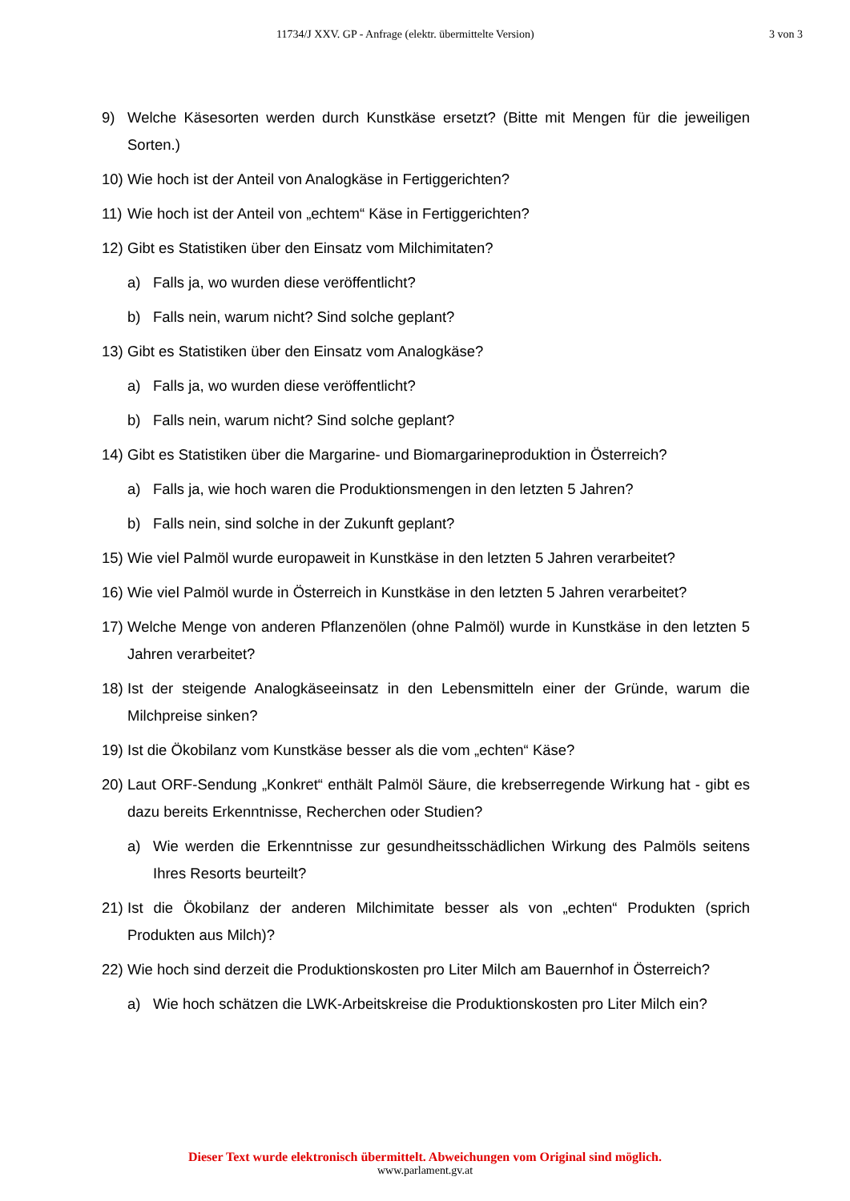11734/J XXV. GP - Anfrage (elektr. übermittelte Version) 3 von 3
9) Welche Käsesorten werden durch Kunstkäse ersetzt? (Bitte mit Mengen für die jeweiligen Sorten.)
10) Wie hoch ist der Anteil von Analogkäse in Fertiggerichten?
11) Wie hoch ist der Anteil von „echtem“ Käse in Fertiggerichten?
12) Gibt es Statistiken über den Einsatz vom Milchimitaten?
a) Falls ja, wo wurden diese veröffentlicht?
b) Falls nein, warum nicht? Sind solche geplant?
13) Gibt es Statistiken über den Einsatz vom Analogkäse?
a) Falls ja, wo wurden diese veröffentlicht?
b) Falls nein, warum nicht? Sind solche geplant?
14) Gibt es Statistiken über die Margarine- und Biomargarineproduktion in Österreich?
a) Falls ja, wie hoch waren die Produktionsmengen in den letzten 5 Jahren?
b) Falls nein, sind solche in der Zukunft geplant?
15) Wie viel Palmöl wurde europaweit in Kunstkäse in den letzten 5 Jahren verarbeitet?
16) Wie viel Palmöl wurde in Österreich in Kunstkäse in den letzten 5 Jahren verarbeitet?
17) Welche Menge von anderen Pflanzenölen (ohne Palmöl) wurde in Kunstkäse in den letzten 5 Jahren verarbeitet?
18) Ist der steigende Analogkäseeinsatz in den Lebensmitteln einer der Gründe, warum die Milchpreise sinken?
19) Ist die Ökobilanz vom Kunstkäse besser als die vom „echten“ Käse?
20) Laut ORF-Sendung „Konkret“ enthält Palmöl Säure, die krebserregende Wirkung hat - gibt es dazu bereits Erkenntnisse, Recherchen oder Studien?
a) Wie werden die Erkenntnisse zur gesundheitsschädlichen Wirkung des Palmöls seitens Ihres Resorts beurteilt?
21) Ist die Ökobilanz der anderen Milchimitate besser als von „echten“ Produkten (sprich Produkten aus Milch)?
22) Wie hoch sind derzeit die Produktionskosten pro Liter Milch am Bauernhof in Österreich?
a) Wie hoch schätzen die LWK-Arbeitskreise die Produktionskosten pro Liter Milch ein?
Dieser Text wurde elektronisch übermittelt. Abweichungen vom Original sind möglich.
www.parlament.gv.at